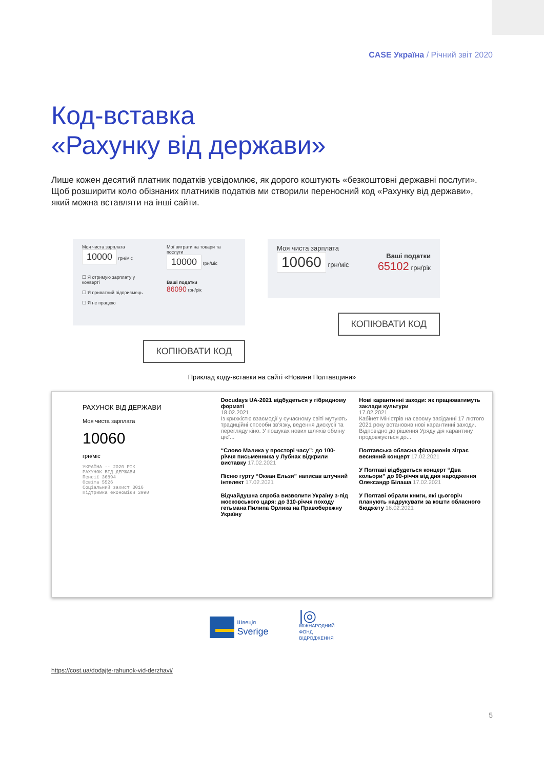CASE Україна / Річний звіт 2020
Код-вставка
«Рахунку від держави»
Лише кожен десятий платник податків усвідомлює, як дорого коштують «безкоштовні державні послуги». Щоб розширити коло обізнаних платників податків ми створили переносний код «Рахунку від держави», який можна вставляти на інші сайти.
Моя чиста зарплата
10000 грн/міс
☐ Я отримую зарплату у конверті
☐ Я приватний підприємець
☐ Я не працюю
Мої витрати на товари та послуги
10000 грн/міс
Ваші податки
86090 грн/рік
КОПІЮВАТИ КОД
Моя чиста зарплата
10060 грн/міс Ваші податки
65102 грн/рік
КОПІЮВАТИ КОД
Приклад коду-вставки на сайті «Новини Полтавщини»
РАХУНОК ВІД ДЕРЖАВИ
Моя чиста зарплата
10060
грн/міс
УКРАЇНА -- 2020 РІК
РАХУНОК ВІД ДЕРЖАВИ
Пенсії 36894
Освіта 5526
Соціальний захист 3016
Підтримка економіки 3990
Docudays UA-2021 відбудеться у гібридному форматі
18.02.2021
Із крихкістю взаємодії у сучасному світі мутують традиційні способи зв'язку, ведення дискусії та перегляду кіно. У пошуках нових шляхів обміну цієї...
“Слово Малика у просторі часу”: до 100-річчя письменника у Лубнах відкрили виставку 17.02.2021
Пісню гурту “Океан Ельзи” написав штучний інтелект 17.02.2021
Відчайдушна спроба визволити Україну з-під московського царя: до 310-річчя походу гетьмана Пилипа Орлика на Правобережну Україну
Нові карантинні заходи: як працюватимуть заклади культури
17.02.2021
Кабінет Міністрів на своєму засіданні 17 лютого 2021 року встановив нові карантинні заходи. Відповідно до рішення Уряду дія карантину продовжується до...
Полтавська обласна філармонія зіграє весняний концерт 17.02.2021
У Полтаві відбудеться концерт “Два кольори” до 90-річчя від дня народження Олександр Білаша 17.02.2021
У Полтаві обрали книги, які цьогоріч планують надрукувати за кошти обласного бюджету 16.02.2021
Швеція
Sverige
|◎
МІЖНАРОДНИЙ
ФОНД
ВІДРОДЖЕННЯ
https://cost.ua/dodajte-rahunok-vid-derzhavi/
5